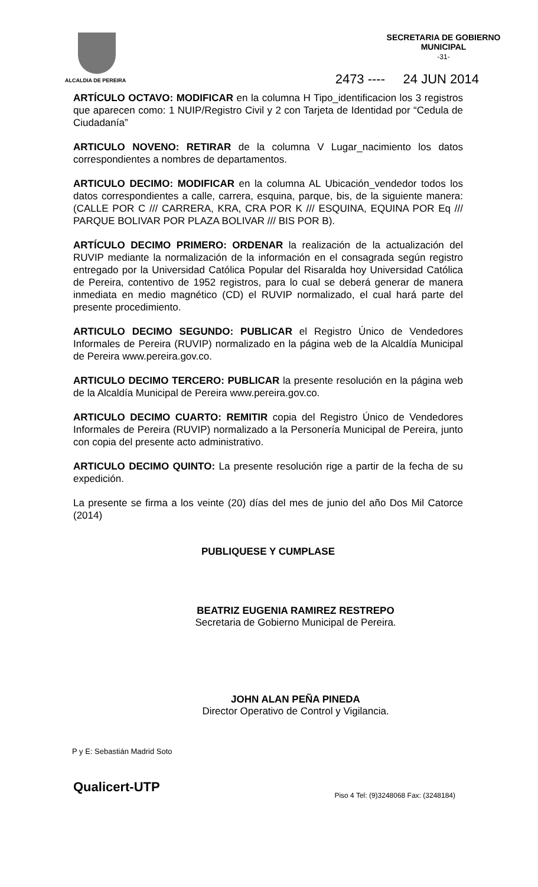ALCALDIA DE PEREIRA
SECRETARIA DE GOBIERNO
MUNICIPAL
-31-
2473 ---- 24 JUN 2014
ARTÍCULO OCTAVO: MODIFICAR en la columna H Tipo_identificacion los 3 registros que aparecen como: 1 NUIP/Registro Civil y 2 con Tarjeta de Identidad por “Cedula de Ciudadanía”
ARTICULO NOVENO: RETIRAR de la columna V Lugar_nacimiento los datos correspondientes a nombres de departamentos.
ARTICULO DECIMO: MODIFICAR en la columna AL Ubicación_vendedor todos los datos correspondientes a calle, carrera, esquina, parque, bis, de la siguiente manera: (CALLE POR C /// CARRERA, KRA, CRA POR K /// ESQUINA, EQUINA POR Eq /// PARQUE BOLIVAR POR PLAZA BOLIVAR /// BIS POR B).
ARTÍCULO DECIMO PRIMERO: ORDENAR la realización de la actualización del RUVIP mediante la normalización de la información en el consagrada según registro entregado por la Universidad Católica Popular del Risaralda hoy Universidad Católica de Pereira, contentivo de 1952 registros, para lo cual se deberá generar de manera inmediata en medio magnético (CD) el RUVIP normalizado, el cual hará parte del presente procedimiento.
ARTICULO DECIMO SEGUNDO: PUBLICAR el Registro Único de Vendedores Informales de Pereira (RUVIP) normalizado en la página web de la Alcaldía Municipal de Pereira www.pereira.gov.co.
ARTICULO DECIMO TERCERO: PUBLICAR la presente resolución en la página web de la Alcaldía Municipal de Pereira www.pereira.gov.co.
ARTICULO DECIMO CUARTO: REMITIR copia del Registro Único de Vendedores Informales de Pereira (RUVIP) normalizado a la Personería Municipal de Pereira, junto con copia del presente acto administrativo.
ARTICULO DECIMO QUINTO: La presente resolución rige a partir de la fecha de su expedición.
La presente se firma a los veinte (20) días del mes de junio del año Dos Mil Catorce (2014)
PUBLIQUESE Y CUMPLASE
BEATRIZ EUGENIA RAMIREZ RESTREPO
Secretaria de Gobierno Municipal de Pereira.
JOHN ALAN PEÑA PINEDA
Director Operativo de Control y Vigilancia.
P y E: Sebastián Madrid Soto
Qualicert-UTP
Piso 4 Tel: (9)3248068 Fax: (3248184)